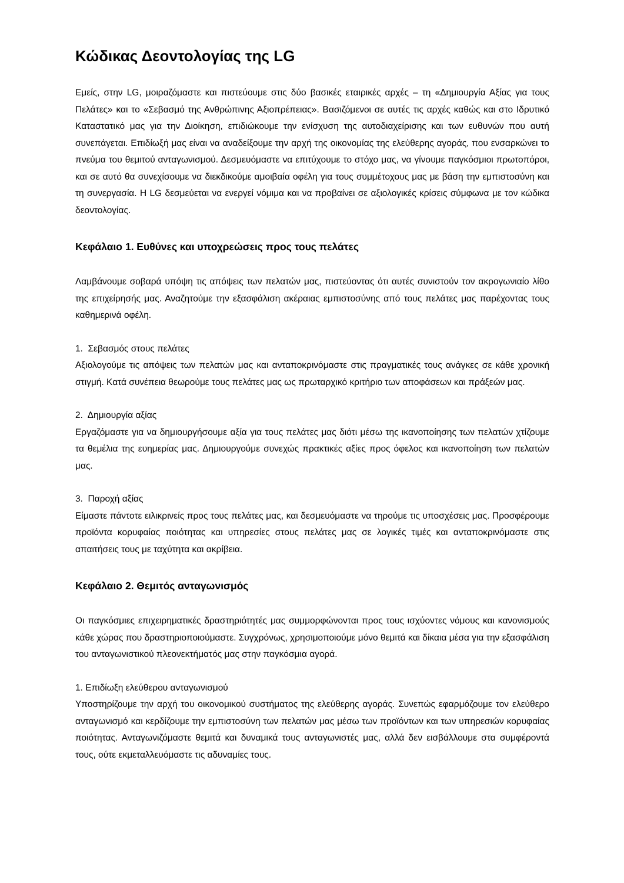Κώδικας Δεοντολογίας της LG
Εμείς, στην LG, μοιραζόμαστε και πιστεύουμε στις δύο βασικές εταιρικές αρχές – τη «Δημιουργία Αξίας για τους Πελάτες» και το «Σεβασμό της Ανθρώπινης Αξιοπρέπειας». Βασιζόμενοι σε αυτές τις αρχές καθώς και στο Ιδρυτικό Καταστατικό μας για την Διοίκηση, επιδιώκουμε την ενίσχυση της αυτοδιαχείρισης και των ευθυνών που αυτή συνεπάγεται. Επιδίωξή μας είναι να αναδείξουμε την αρχή της οικονομίας της ελεύθερης αγοράς, που ενσαρκώνει το πνεύμα του θεμιτού ανταγωνισμού. Δεσμευόμαστε να επιτύχουμε το στόχο μας, να γίνουμε παγκόσμιοι πρωτοπόροι, και σε αυτό θα συνεχίσουμε να διεκδικούμε αμοιβαία οφέλη για τους συμμέτοχους μας με βάση την εμπιστοσύνη και τη συνεργασία. Η LG δεσμεύεται να ενεργεί νόμιμα και να προβαίνει σε αξιολογικές κρίσεις σύμφωνα με τον κώδικα δεοντολογίας.
Κεφάλαιο 1. Ευθύνες και υποχρεώσεις προς τους πελάτες
Λαμβάνουμε σοβαρά υπόψη τις απόψεις των πελατών μας, πιστεύοντας ότι αυτές συνιστούν τον ακρογωνιαίο λίθο της επιχείρησής μας. Αναζητούμε την εξασφάλιση ακέραιας εμπιστοσύνης από τους πελάτες μας παρέχοντας τους καθημερινά οφέλη.
1. Σεβασμός στους πελάτες
Αξιολογούμε τις απόψεις των πελατών μας και ανταποκρινόμαστε στις πραγματικές τους ανάγκες σε κάθε χρονική στιγμή. Κατά συνέπεια θεωρούμε τους πελάτες μας ως πρωταρχικό κριτήριο των αποφάσεων και πράξεών μας.
2. Δημιουργία αξίας
Εργαζόμαστε για να δημιουργήσουμε αξία για τους πελάτες μας διότι μέσω της ικανοποίησης των πελατών χτίζουμε τα θεμέλια της ευημερίας μας. Δημιουργούμε συνεχώς πρακτικές αξίες προς όφελος και ικανοποίηση των πελατών μας.
3. Παροχή αξίας
Είμαστε πάντοτε ειλικρινείς προς τους πελάτες μας, και δεσμευόμαστε να τηρούμε τις υποσχέσεις μας. Προσφέρουμε προϊόντα κορυφαίας ποιότητας και υπηρεσίες στους πελάτες μας σε λογικές τιμές και ανταποκρινόμαστε στις απαιτήσεις τους με ταχύτητα και ακρίβεια.
Κεφάλαιο 2. Θεμιτός ανταγωνισμός
Οι παγκόσμιες επιχειρηματικές δραστηριότητές μας συμμορφώνονται προς τους ισχύοντες νόμους και κανονισμούς κάθε χώρας που δραστηριοποιούμαστε. Συγχρόνως, χρησιμοποιούμε μόνο θεμιτά και δίκαια μέσα για την εξασφάλιση του ανταγωνιστικού πλεονεκτήματός μας στην παγκόσμια αγορά.
1. Επιδίωξη ελεύθερου ανταγωνισμού
Υποστηρίζουμε την αρχή του οικονομικού συστήματος της ελεύθερης αγοράς. Συνεπώς εφαρμόζουμε τον ελεύθερο ανταγωνισμό και κερδίζουμε την εμπιστοσύνη των πελατών μας μέσω των προϊόντων και των υπηρεσιών κορυφαίας ποιότητας. Ανταγωνιζόμαστε θεμιτά και δυναμικά τους ανταγωνιστές μας, αλλά δεν εισβάλλουμε στα συμφέροντά τους, ούτε εκμεταλλευόμαστε τις αδυναμίες τους.